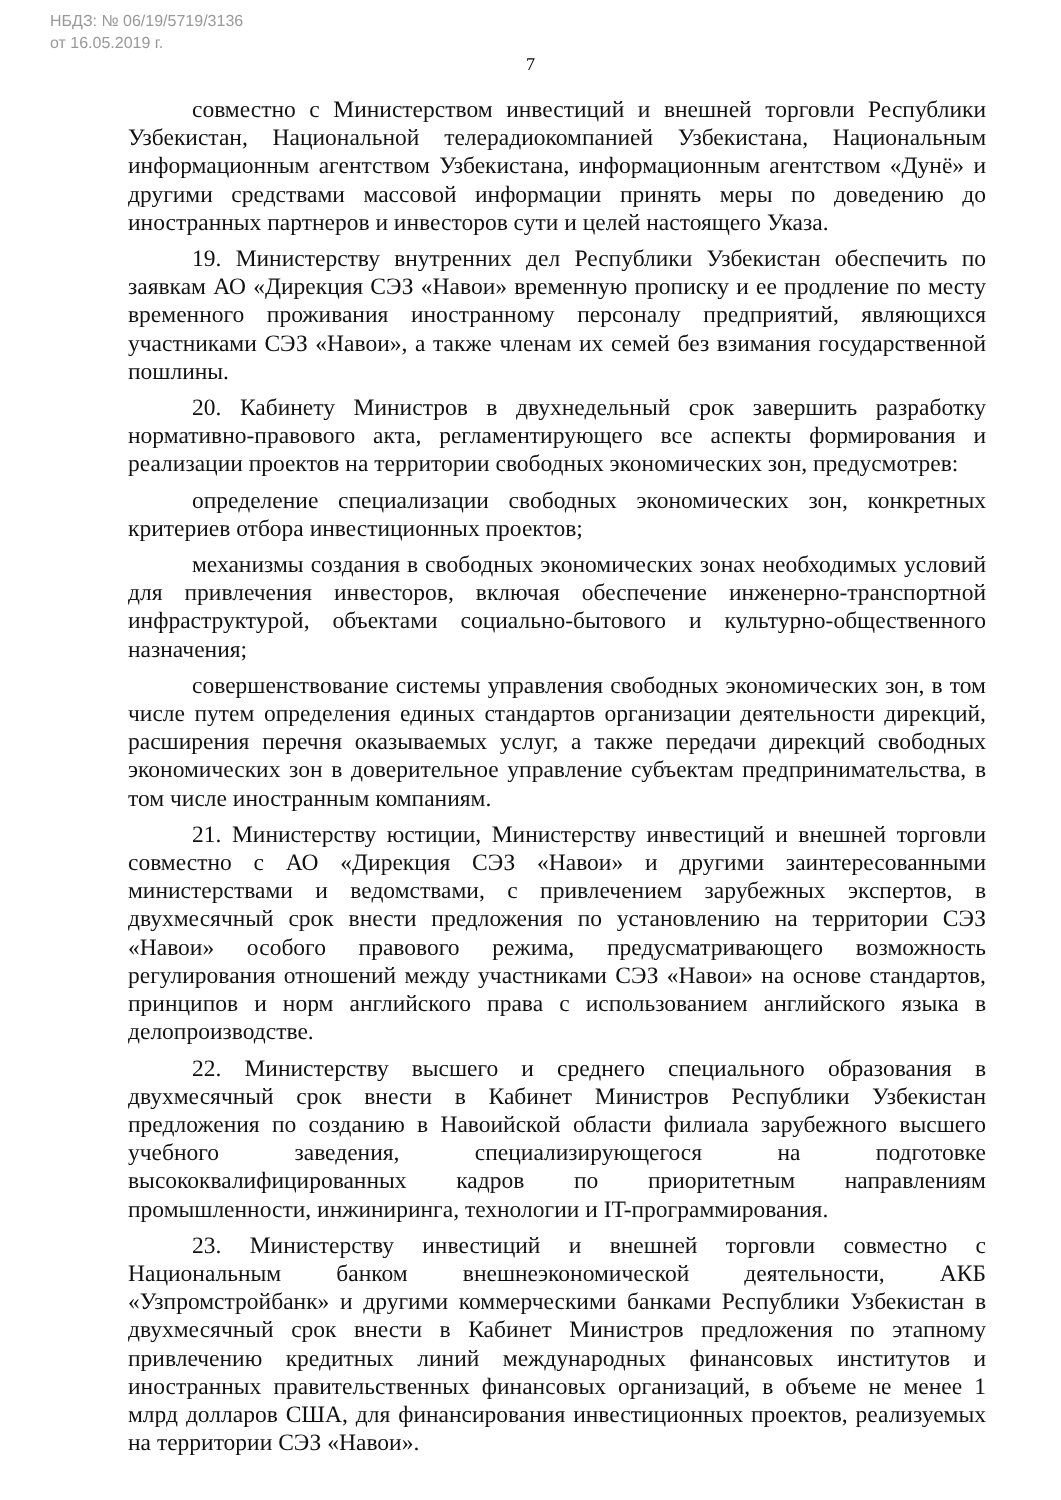НБДЗ: № 06/19/5719/3136
от 16.05.2019 г.
7
совместно с Министерством инвестиций и внешней торговли Республики Узбекистан, Национальной телерадиокомпанией Узбекистана, Национальным информационным агентством Узбекистана, информационным агентством «Дунё» и другими средствами массовой информации принять меры по доведению до иностранных партнеров и инвесторов сути и целей настоящего Указа.
19. Министерству внутренних дел Республики Узбекистан обеспечить по заявкам АО «Дирекция СЭЗ «Навои» временную прописку и ее продление по месту временного проживания иностранному персоналу предприятий, являющихся участниками СЭЗ «Навои», а также членам их семей без взимания государственной пошлины.
20. Кабинету Министров в двухнедельный срок завершить разработку нормативно-правового акта, регламентирующего все аспекты формирования и реализации проектов на территории свободных экономических зон, предусмотрев:
определение специализации свободных экономических зон, конкретных критериев отбора инвестиционных проектов;
механизмы создания в свободных экономических зонах необходимых условий для привлечения инвесторов, включая обеспечение инженерно-транспортной инфраструктурой, объектами социально-бытового и культурно-общественного назначения;
совершенствование системы управления свободных экономических зон, в том числе путем определения единых стандартов организации деятельности дирекций, расширения перечня оказываемых услуг, а также передачи дирекций свободных экономических зон в доверительное управление субъектам предпринимательства, в том числе иностранным компаниям.
21. Министерству юстиции, Министерству инвестиций и внешней торговли совместно с АО «Дирекция СЭЗ «Навои» и другими заинтересованными министерствами и ведомствами, с привлечением зарубежных экспертов, в двухмесячный срок внести предложения по установлению на территории СЭЗ «Навои» особого правового режима, предусматривающего возможность регулирования отношений между участниками СЭЗ «Навои» на основе стандартов, принципов и норм английского права с использованием английского языка в делопроизводстве.
22. Министерству высшего и среднего специального образования в двухмесячный срок внести в Кабинет Министров Республики Узбекистан предложения по созданию в Навоийской области филиала зарубежного высшего учебного заведения, специализирующегося на подготовке высококвалифицированных кадров по приоритетным направлениям промышленности, инжиниринга, технологии и IT-программирования.
23. Министерству инвестиций и внешней торговли совместно с Национальным банком внешнеэкономической деятельности, АКБ «Узпромстройбанк» и другими коммерческими банками Республики Узбекистан в двухмесячный срок внести в Кабинет Министров предложения по этапному привлечению кредитных линий международных финансовых институтов и иностранных правительственных финансовых организаций, в объеме не менее 1 млрд долларов США, для финансирования инвестиционных проектов, реализуемых на территории СЭЗ «Навои».